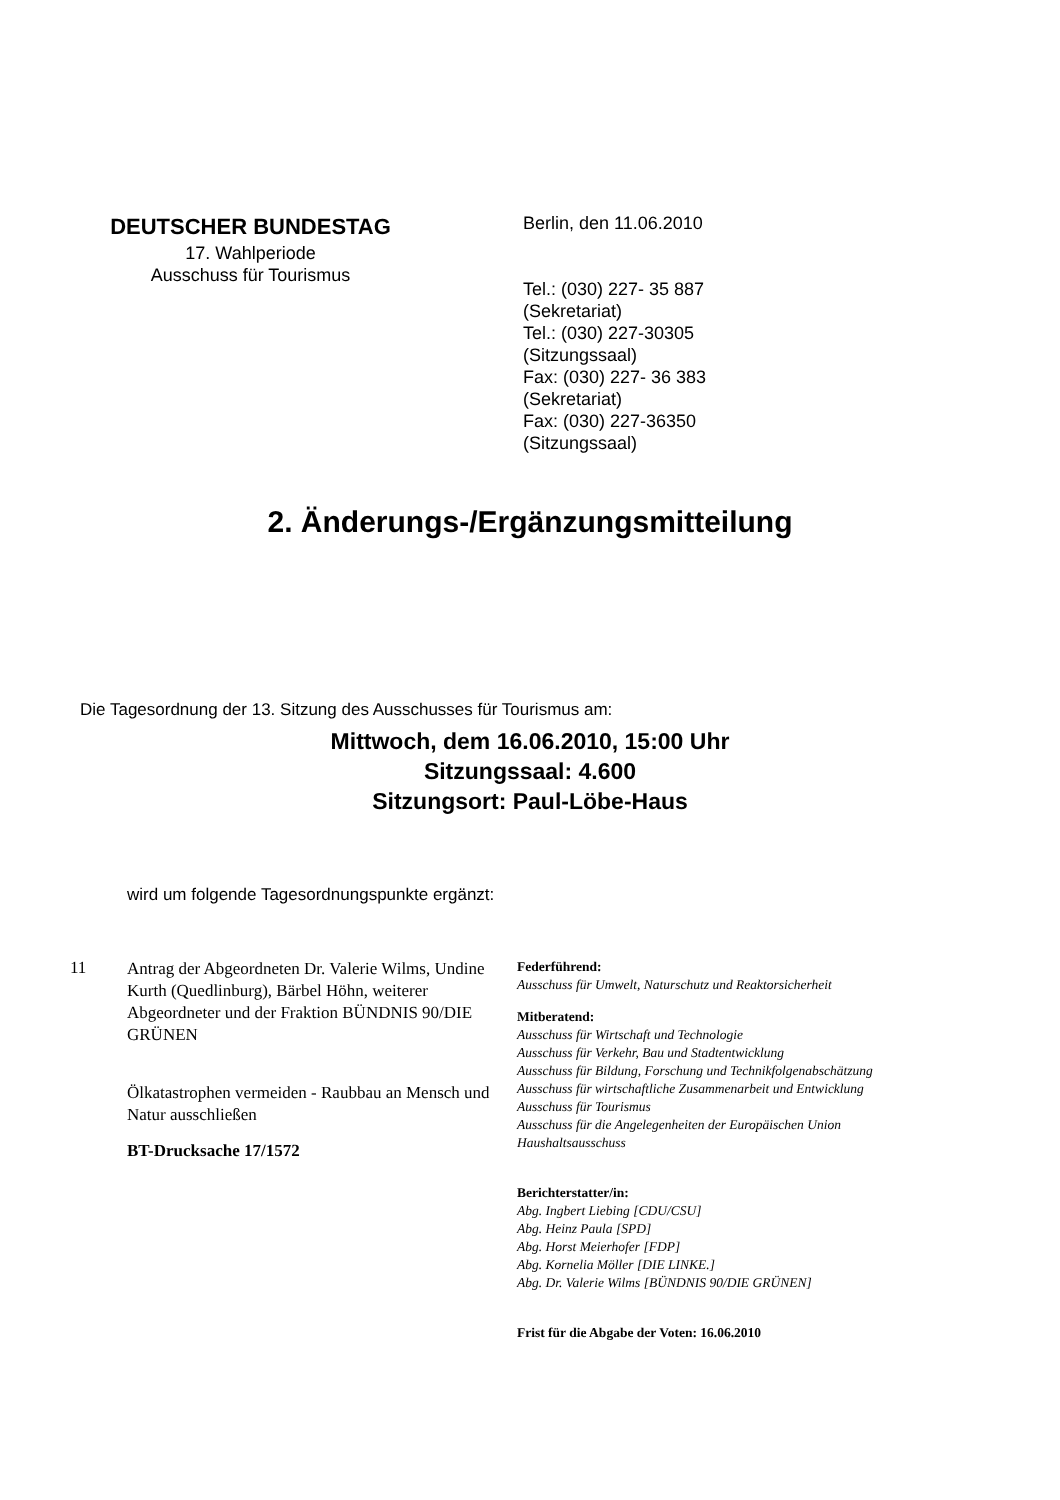DEUTSCHER BUNDESTAG
17. Wahlperiode
Ausschuss für Tourismus
Berlin, den 11.06.2010
Tel.: (030) 227- 35 887
(Sekretariat)
Tel.: (030) 227-30305
(Sitzungssaal)
Fax: (030) 227- 36 383
(Sekretariat)
Fax: (030) 227-36350
(Sitzungssaal)
2. Änderungs-/Ergänzungsmitteilung
Die Tagesordnung der 13. Sitzung des Ausschusses für Tourismus am:
Mittwoch, dem 16.06.2010, 15:00 Uhr
Sitzungssaal: 4.600
Sitzungsort: Paul-Löbe-Haus
wird um folgende Tagesordnungspunkte ergänzt:
11
Antrag der Abgeordneten Dr. Valerie Wilms, Undine Kurth (Quedlinburg), Bärbel Höhn, weiterer Abgeordneter und der Fraktion BÜNDNIS 90/DIE GRÜNEN
Ölkatastrophen vermeiden - Raubbau an Mensch und Natur ausschließen
BT-Drucksache 17/1572
Federführend:
Ausschuss für Umwelt, Naturschutz und Reaktorsicherheit
Mitberatend:
Ausschuss für Wirtschaft und Technologie
Ausschuss für Verkehr, Bau und Stadtentwicklung
Ausschuss für Bildung, Forschung und Technikfolgenabschätzung
Ausschuss für wirtschaftliche Zusammenarbeit und Entwicklung
Ausschuss für Tourismus
Ausschuss für die Angelegenheiten der Europäischen Union
Haushaltsausschuss
Berichterstatter/in:
Abg. Ingbert Liebing [CDU/CSU]
Abg. Heinz Paula [SPD]
Abg. Horst Meierhofer [FDP]
Abg. Kornelia Möller [DIE LINKE.]
Abg. Dr. Valerie Wilms [BÜNDNIS 90/DIE GRÜNEN]
Frist für die Abgabe der Voten: 16.06.2010